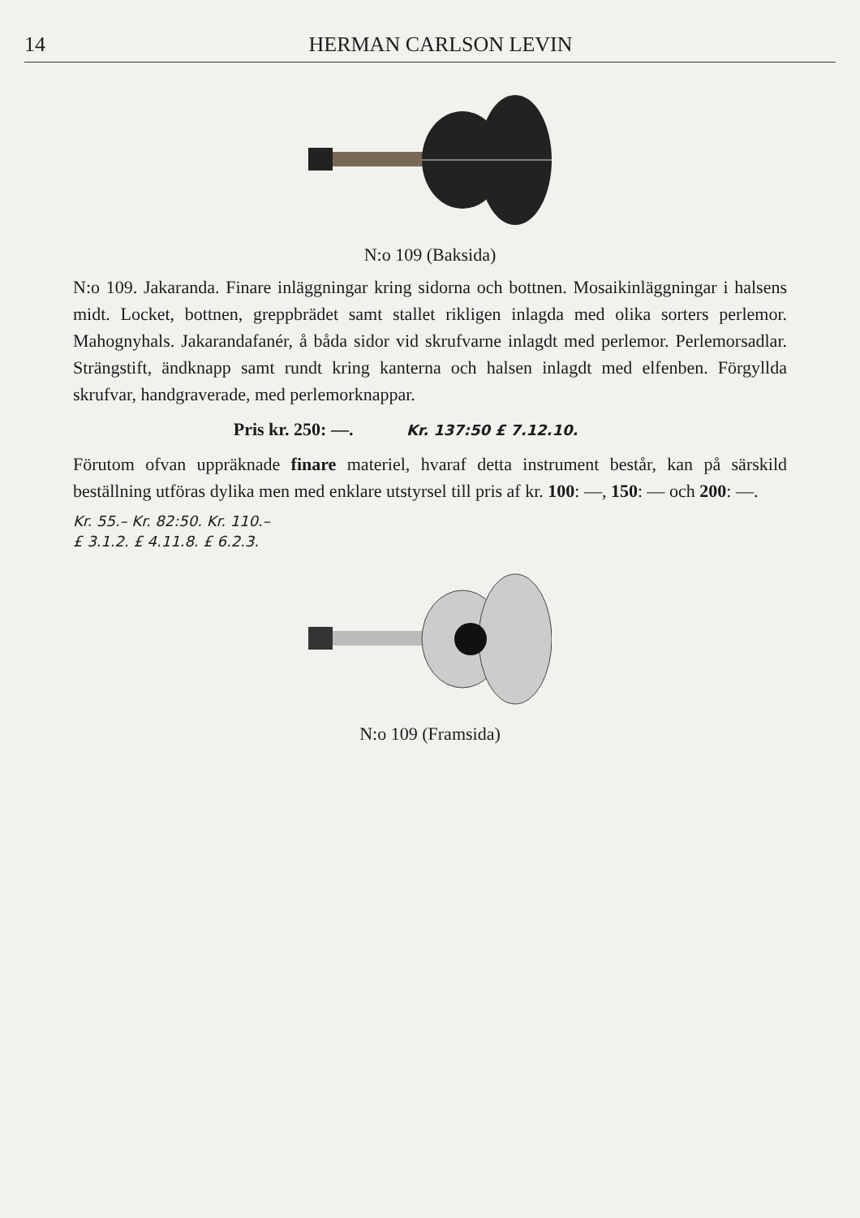14 HERMAN CARLSON LEVIN
N:o 109 (Baksida)
N:o 109. Jakaranda. Finare inläggningar kring sidorna och bottnen. Mosaikinläggningar i halsens midt. Locket, bottnen, greppbrädet samt stallet rikligen inlagda med olika sorters perlemor. Mahognyhals. Jakarandafanér, å båda sidor vid skrufvarne inlagdt med perlemor. Perlemorsadlar. Strängstift, ändknapp samt rundt kring kanterna och halsen inlagdt med elfenben. Förgyllda skrufvar, handgraverade, med perlemorknappar.
Pris kr. 250: —. Kr. 137:50 £ 7.12.10.
Förutom ofvan uppräknade finare materiel, hvaraf detta instrument består, kan på särskild beställning utföras dylika men med enklare utstyrsel till pris af kr. 100: —, 150: — och 200: —.
Kr. 55.– Kr. 82:50. Kr. 110.–
£ 3.1.2. £ 4.11.8. £ 6.2.3.
N:o 109 (Framsida)